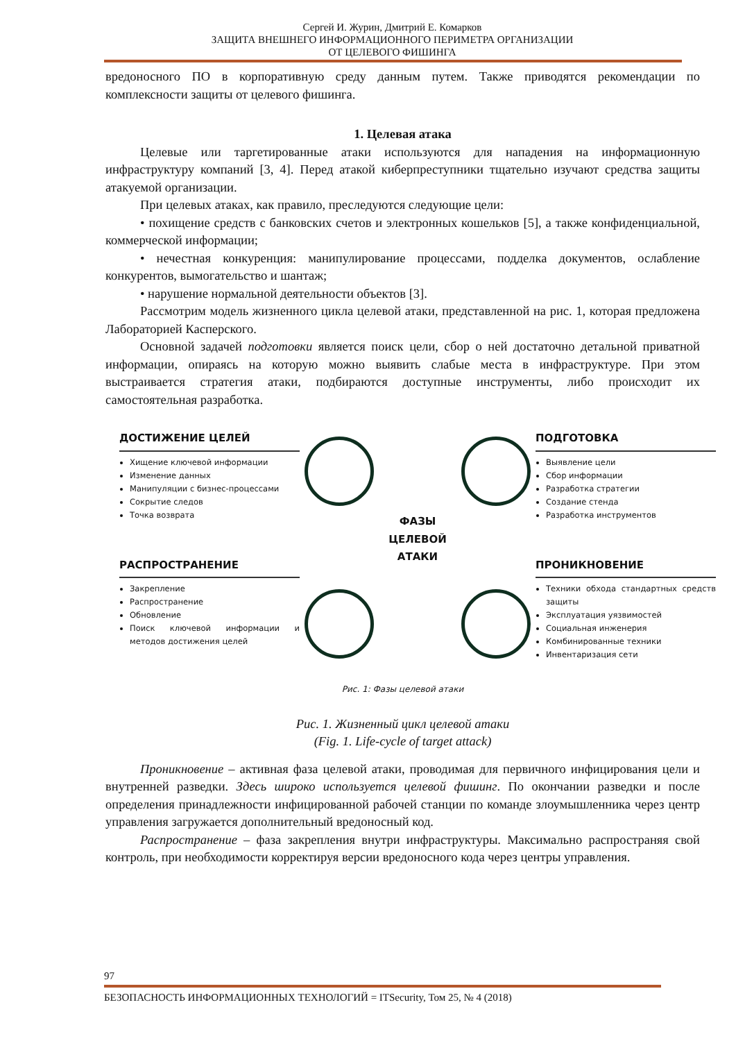Сергей И. Журин, Дмитрий Е. Комарков
ЗАЩИТА ВНЕШНЕГО ИНФОРМАЦИОННОГО ПЕРИМЕТРА ОРГАНИЗАЦИИ
ОТ ЦЕЛЕВОГО ФИШИНГА
вредоносного ПО в корпоративную среду данным путем. Также приводятся рекомендации по комплексности защиты от целевого фишинга.
1. Целевая атака
Целевые или таргетированные атаки используются для нападения на информационную инфраструктуру компаний [3, 4]. Перед атакой киберпреступники тщательно изучают средства защиты атакуемой организации.
При целевых атаках, как правило, преследуются следующие цели:
• похищение средств с банковских счетов и электронных кошельков [5], а также конфиденциальной, коммерческой информации;
• нечестная конкуренция: манипулирование процессами, подделка документов, ослабление конкурентов, вымогательство и шантаж;
• нарушение нормальной деятельности объектов [3].
Рассмотрим модель жизненного цикла целевой атаки, представленной на рис. 1, которая предложена Лабораторией Касперского.
Основной задачей подготовки является поиск цели, сбор о ней достаточно детальной приватной информации, опираясь на которую можно выявить слабые места в инфраструктуре. При этом выстраивается стратегия атаки, подбираются доступные инструменты, либо происходит их самостоятельная разработка.
ДОСТИЖЕНИЕ ЦЕЛЕЙ
Хищение ключевой информации
Изменение данных
Манипуляции с бизнес-процессами
Сокрытие следов
Точка возврата
РАСПРОСТРАНЕНИЕ
Закрепление
Распространение
Обновление
Поиск ключевой информации и методов достижения целей
ФАЗЫ
ЦЕЛЕВОЙ
АТАКИ
ПОДГОТОВКА
Выявление цели
Сбор информации
Разработка стратегии
Создание стенда
Разработка инструментов
ПРОНИКНОВЕНИЕ
Техники обхода стандартных средств защиты
Эксплуатация уязвимостей
Социальная инженерия
Комбинированные техники
Инвентаризация сети
Рис. 1: Фазы целевой атаки
Рис. 1. Жизненный цикл целевой атаки
(Fig. 1. Life-cycle of target attack)
Проникновение – активная фаза целевой атаки, проводимая для первичного инфицирования цели и внутренней разведки. Здесь широко используется целевой фишинг. По окончании разведки и после определения принадлежности инфицированной рабочей станции по команде злоумышленника через центр управления загружается дополнительный вредоносный код.
Распространение – фаза закрепления внутри инфраструктуры. Максимально распространяя свой контроль, при необходимости корректируя версии вредоносного кода через центры управления.
97
БЕЗОПАСНОСТЬ ИНФОРМАЦИОННЫХ ТЕХНОЛОГИЙ = ITSecurity, Том 25, № 4 (2018)